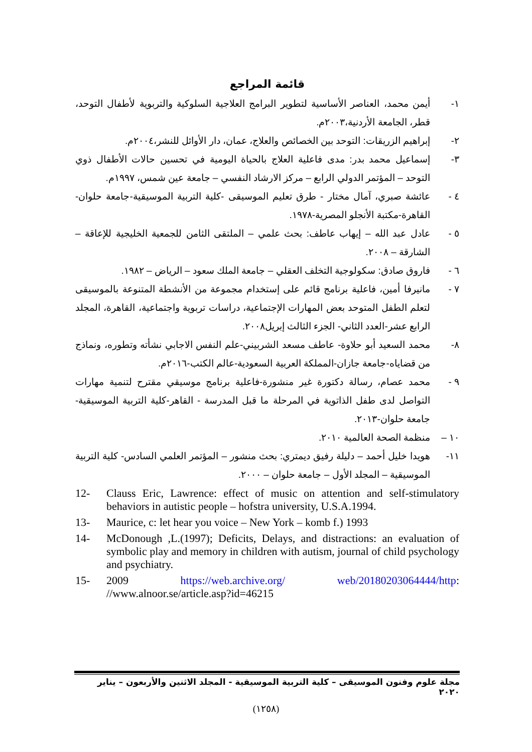قائمة المراجع
١- أيمن محمد، العناصر الأساسية لتطوير البرامج العلاجية السلوكية والتربوية لأطفال التوحد، قطر، الجامعة الأردنية،٢٠٠٣م.
٢- إبراهيم الزريقات: التوحد بين الخصائص والعلاج، عمان، دار الأوائل للنشر،٢٠٠٤م.
٣- إسماعيل محمد بدر: مدى فاعلية العلاج بالحياة اليومية في تحسين حالات الأطفال ذوي التوحد – المؤتمر الدولي الرابع – مركز الارشاد النفسي – جامعة عين شمس، ١٩٩٧م.
٤ - عائشة صبري، آمال مختار - طرق تعليم الموسيقى -كلية التربية الموسيقية-جامعة حلوان-القاهرة-مكتبة الأنجلو المصرية-١٩٧٨.
٥ - عادل عبد الله – إيهاب عاطف: بحث علمي – الملتقى الثامن للجمعية الخليجية للإعاقة – الشارقة – ٢٠٠٨.
٦ - فاروق صادق: سكولوجية التخلف العقلي – جامعة الملك سعود – الرياض – ١٩٨٢.
٧ - مانيرفا أمين، فاعلية برنامج قائم على إستخدام مجموعة من الأنشطة المتنوعة بالموسيقى لتعلم الطفل المتوحد بعض المهارات الإجتماعية، دراسات تربوية واجتماعية، القاهرة، المجلد الرابع عشر-العدد الثاني- الجزء الثالث إبريل٢٠٠٨.
٨- محمد السعيد أبو حلاوة- عاطف مسعد الشربيني-علم النفس الاجابي نشأته وتطوره، ونماذج من قضاياه-جامعة جازان-المملكة العربية السعودية-عالم الكتب-٢٠١٦م.
٩ - محمد عصام، رسالة دكتورة غير منشورة-فاعلية برنامج موسيقي مقترح لتنمية مهارات التواصل لدى طفل الذاتوية في المرحلة ما قبل المدرسة - القاهر-كلية التربية الموسيقية- جامعة حلوان-٢٠١٣.
١٠ – منظمة الصحة العالمية ٢٠١٠.
١١- هويدا خليل أحمد – دليلة رفيق ديمتري: بحث منشور – المؤتمر العلمي السادس- كلية التربية الموسيقية – المجلد الأول – جامعة حلوان – ٢٠٠٠.
12- Clauss Eric, Lawrence: effect of music on attention and self-stimulatory behaviors in autistic people – hofstra university, U.S.A.1994.
13- Maurice, c: let hear you voice – New York – komb f.) 1993
14- McDonough ,L.(1997); Deficits, Delays, and distractions: an evaluation of symbolic play and memory in children with autism, journal of child psychology and psychiatry.
15- 2009 https://web.archive.org/ web/20180203064444/http: //www.alnoor.se/article.asp?id=46215
مجلة علوم وفنون الموسيقى – كلية التربية الموسيقية - المجلد الاثنين والأربعون – يناير ٢٠٢٠
(١٢٥٨)